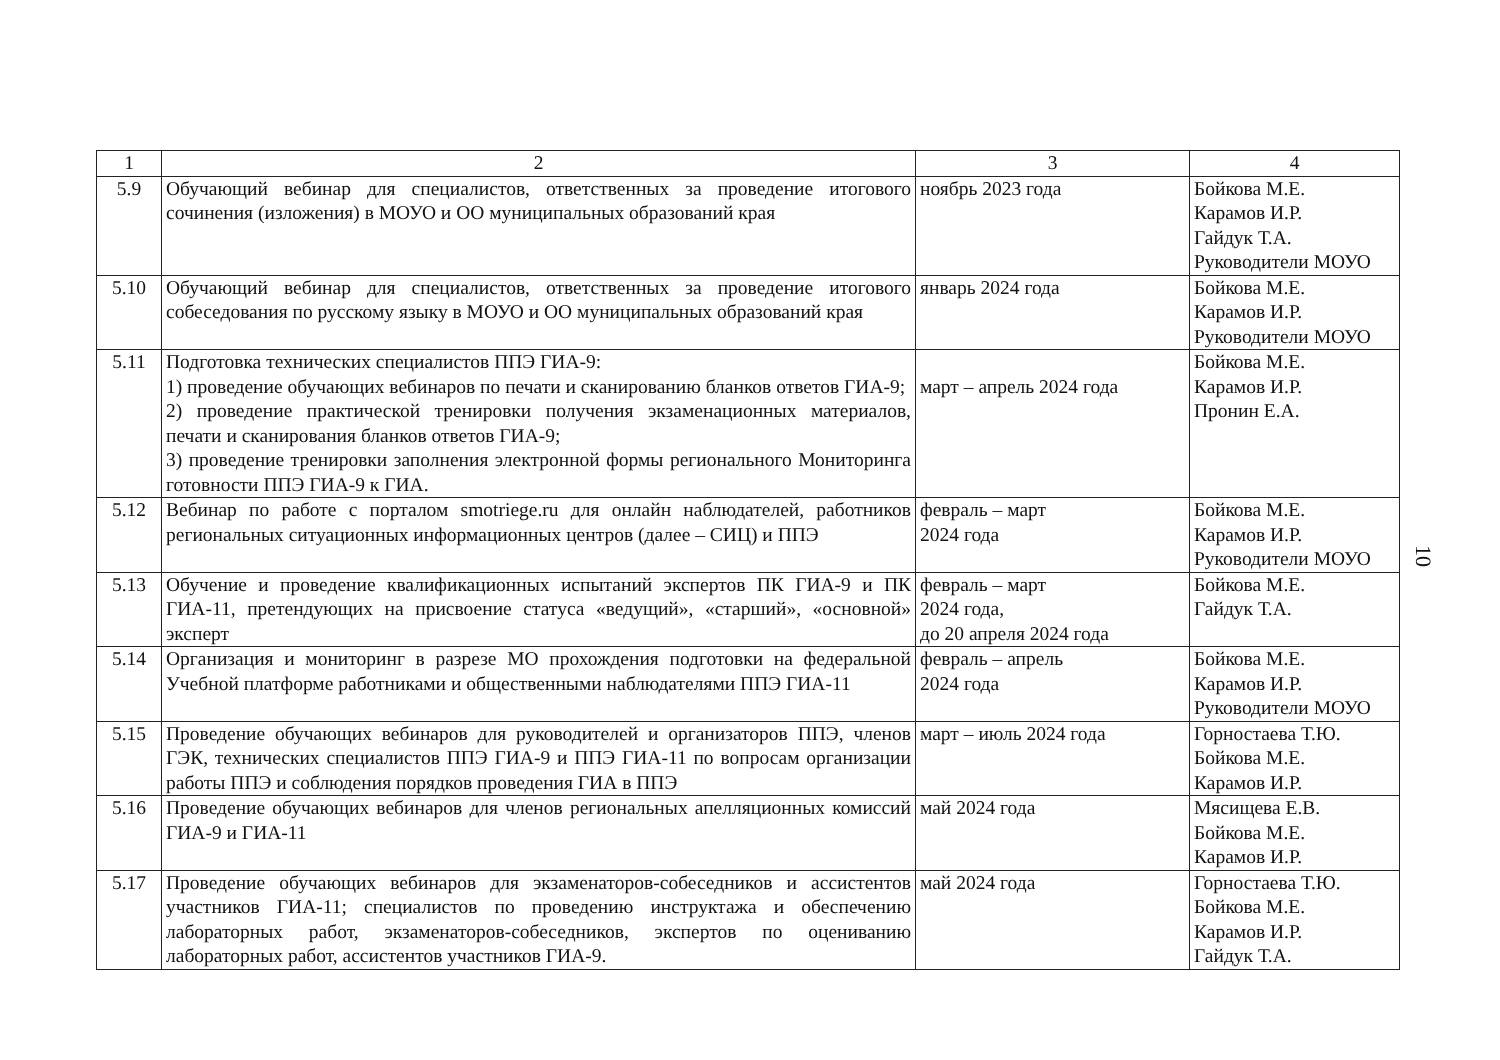| 1 | 2 | 3 | 4 |
| --- | --- | --- | --- |
| 5.9 | Обучающий вебинар для специалистов, ответственных за проведение итогового сочинения (изложения) в МОУО и ОО муниципальных образований края | ноябрь 2023 года | Бойкова М.Е. Карамов И.Р. Гайдук Т.А. Руководители МОУО |
| 5.10 | Обучающий вебинар для специалистов, ответственных за проведение итогового собеседования по русскому языку в МОУО и ОО муниципальных образований края | январь 2024 года | Бойкова М.Е. Карамов И.Р. Руководители МОУО |
| 5.11 | Подготовка технических специалистов ППЭ ГИА-9: 1) проведение обучающих вебинаров по печати и сканированию бланков ответов ГИА-9; 2) проведение практической тренировки получения экзаменационных материалов, печати и сканирования бланков ответов ГИА-9; 3) проведение тренировки заполнения электронной формы регионального Мониторинга готовности ППЭ ГИА-9 к ГИА. | март – апрель 2024 года | Бойкова М.Е. Карамов И.Р. Пронин Е.А. |
| 5.12 | Вебинар по работе с порталом smotriege.ru для онлайн наблюдателей, работников региональных ситуационных информационных центров (далее – СИЦ) и ППЭ | февраль – март 2024 года | Бойкова М.Е. Карамов И.Р. Руководители МОУО |
| 5.13 | Обучение и проведение квалификационных испытаний экспертов ПК ГИА-9 и ПК ГИА-11, претендующих на присвоение статуса «ведущий», «старший», «основной» эксперт | февраль – март 2024 года, до 20 апреля 2024 года | Бойкова М.Е. Гайдук Т.А. |
| 5.14 | Организация и мониторинг в разрезе МО прохождения подготовки на федеральной Учебной платформе работниками и общественными наблюдателями ППЭ ГИА-11 | февраль – апрель 2024 года | Бойкова М.Е. Карамов И.Р. Руководители МОУО |
| 5.15 | Проведение обучающих вебинаров для руководителей и организаторов ППЭ, членов ГЭК, технических специалистов ППЭ ГИА-9 и ППЭ ГИА-11 по вопросам организации работы ППЭ и соблюдения порядков проведения ГИА в ППЭ | март – июль 2024 года | Горностаева Т.Ю. Бойкова М.Е. Карамов И.Р. |
| 5.16 | Проведение обучающих вебинаров для членов региональных апелляционных комиссий ГИА-9 и ГИА-11 | май 2024 года | Мясищева Е.В. Бойкова М.Е. Карамов И.Р. |
| 5.17 | Проведение обучающих вебинаров для экзаменаторов-собеседников и ассистентов участников ГИА-11; специалистов по проведению инструктажа и обеспечению лабораторных работ, экзаменаторов-собеседников, экспертов по оцениванию лабораторных работ, ассистентов участников ГИА-9. | май 2024 года | Горностаева Т.Ю. Бойкова М.Е. Карамов И.Р. Гайдук Т.А. |
10